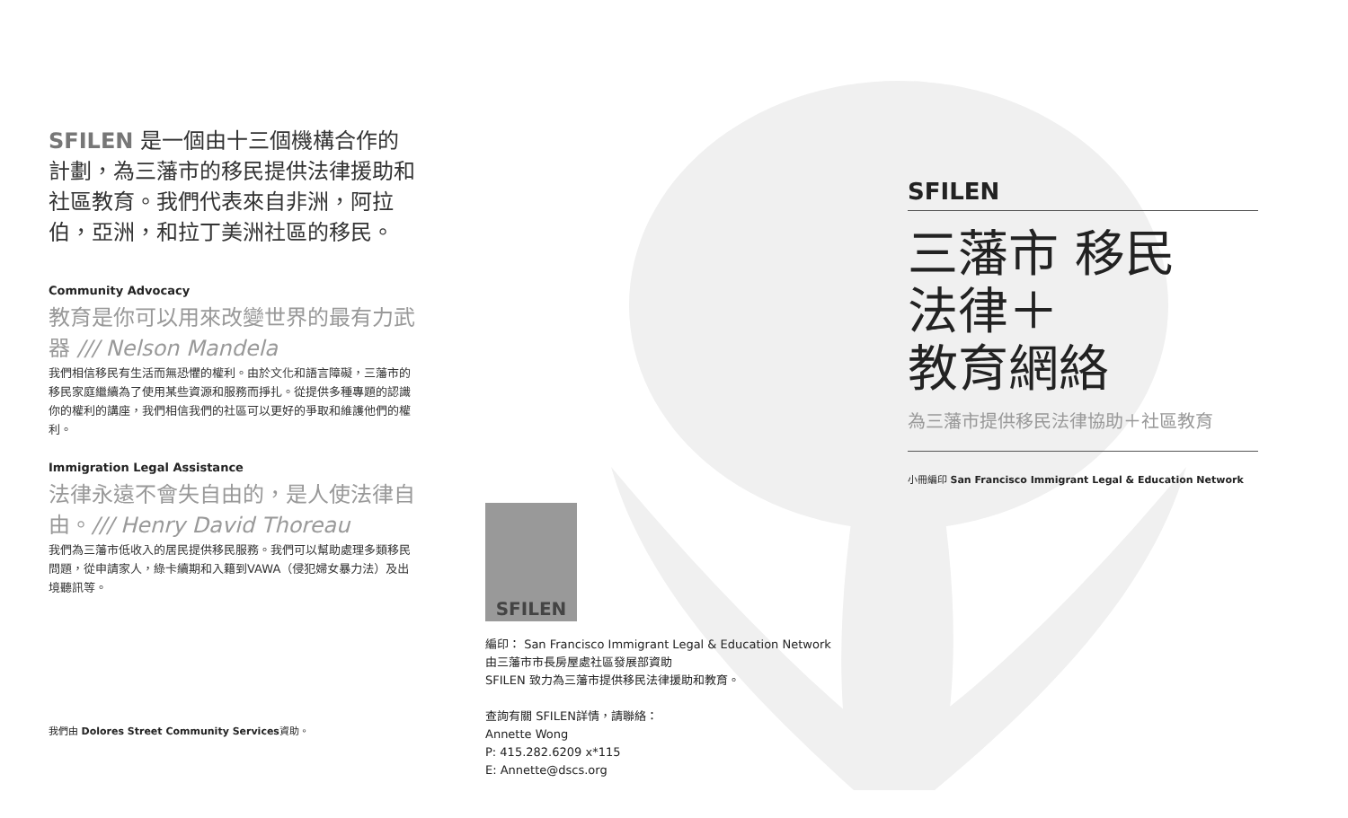SFILEN 是一個由十三個機構合作的計劃，為三藩市的移民提供法律援助和社區教育。我們代表來自非洲，阿拉伯，亞洲，和拉丁美洲社區的移民。
Community Advocacy
教育是你可以用來改變世界的最有力武器 /// Nelson Mandela
我們相信移民有生活而無恐懼的權利。由於文化和語言障礙，三藩市的移民家庭繼續為了使用某些資源和服務而掙扎。從提供多種專題的認識你的權利的講座，我們相信我們的社區可以更好的爭取和維護他們的權利。
Immigration Legal Assistance
法律永遠不會失自由的，是人使法律自由。/// Henry David Thoreau
我們為三藩市低收入的居民提供移民服務。我們可以幫助處理多類移民問題，從申請家人，綠卡續期和入籍到VAWA（侵犯婦女暴力法）及出境聽訊等。
我們由 Dolores Street Community Services資助。
SFILEN
編印： San Francisco Immigrant Legal & Education Network
由三藩市市長房屋處社區發展部資助
SFILEN 致力為三藩市提供移民法律援助和教育。
查詢有關 SFILEN詳情，請聯絡：
Annette Wong
P: 415.282.6209 x*115
E: Annette@dscs.org
SFILEN
三藩市 移民
法律＋
教育網絡
為三藩市提供移民法律協助＋社區教育
小冊編印 San Francisco Immigrant Legal & Education Network